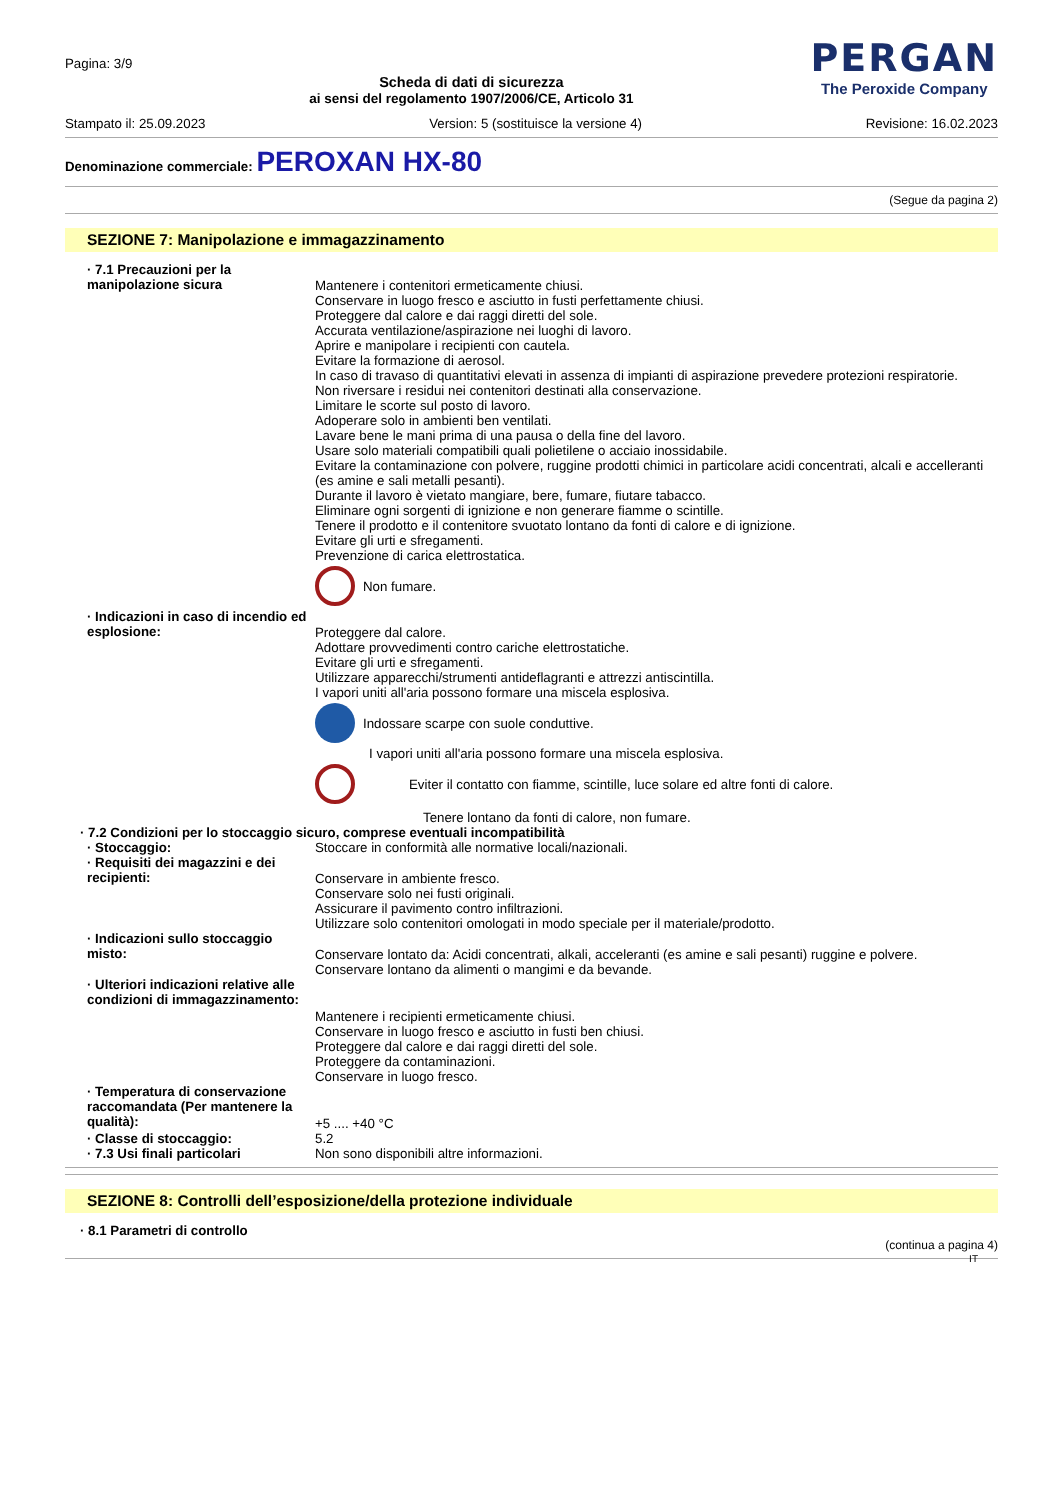Pagina: 3/9
Scheda di dati di sicurezza
ai sensi del regolamento 1907/2006/CE, Articolo 31
PERGAN
The Peroxide Company
Stampato il: 25.09.2023 Version: 5 (sostituisce la versione 4) Revisione: 16.02.2023
Denominazione commerciale: PEROXAN HX-80
(Segue da pagina 2)
SEZIONE 7: Manipolazione e immagazzinamento
· 7.1 Precauzioni per la manipolazione sicura
Mantenere i contenitori ermeticamente chiusi.
Conservare in luogo fresco e asciutto in fusti perfettamente chiusi.
Proteggere dal calore e dai raggi diretti del sole.
Accurata ventilazione/aspirazione nei luoghi di lavoro.
Aprire e manipolare i recipienti con cautela.
Evitare la formazione di aerosol.
In caso di travaso di quantitativi elevati in assenza di impianti di aspirazione prevedere protezioni respiratorie.
Non riversare i residui nei contenitori destinati alla conservazione.
Limitare le scorte sul posto di lavoro.
Adoperare solo in ambienti ben ventilati.
Lavare bene le mani prima di una pausa o della fine del lavoro.
Usare solo materiali compatibili quali polietilene o acciaio inossidabile.
Evitare la contaminazione con polvere, ruggine prodotti chimici in particolare acidi concentrati, alcali e accelleranti (es amine e sali metalli pesanti).
Durante il lavoro è vietato mangiare, bere, fumare, fiutare tabacco.
Eliminare ogni sorgenti di ignizione e non generare fiamme o scintille.
Tenere il prodotto e il contenitore svuotato lontano da fonti di calore e di ignizione.
Evitare gli urti e sfregamenti.
Prevenzione di carica elettrostatica.
Non fumare.
· Indicazioni in caso di incendio ed esplosione:
Proteggere dal calore.
Adottare provvedimenti contro cariche elettrostatiche.
Evitare gli urti e sfregamenti.
Utilizzare apparecchi/strumenti antideflagranti e attrezzi antiscintilla.
I vapori uniti all'aria possono formare una miscela esplosiva.
Indossare scarpe con suole conduttive.
I vapori uniti all'aria possono formare una miscela esplosiva.
Eviter il contatto con fiamme, scintille, luce solare ed altre fonti di calore.
Tenere lontano da fonti di calore, non fumare.
· 7.2 Condizioni per lo stoccaggio sicuro, comprese eventuali incompatibilità
· Stoccaggio: Stoccare in conformità alle normative locali/nazionali.
· Requisiti dei magazzini e dei recipienti:
Conservare in ambiente fresco.
Conservare solo nei fusti originali.
Assicurare il pavimento contro infiltrazioni.
Utilizzare solo contenitori omologati in modo speciale per il materiale/prodotto.
· Indicazioni sullo stoccaggio misto:
Conservare lontato da: Acidi concentrati, alkali, acceleranti (es amine e sali pesanti) ruggine e polvere.
Conservare lontano da alimenti o mangimi e da bevande.
· Ulteriori indicazioni relative alle condizioni di immagazzinamento:
Mantenere i recipienti ermeticamente chiusi.
Conservare in luogo fresco e asciutto in fusti ben chiusi.
Proteggere dal calore e dai raggi diretti del sole.
Proteggere da contaminazioni.
Conservare in luogo fresco.
· Temperatura di conservazione raccomandata (Per mantenere la qualità):
+5 .... +40 °C
· Classe di stoccaggio: 5.2
· 7.3 Usi finali particolari Non sono disponibili altre informazioni.
SEZIONE 8: Controlli dell’esposizione/della protezione individuale
· 8.1 Parametri di controllo
(continua a pagina 4)
IT